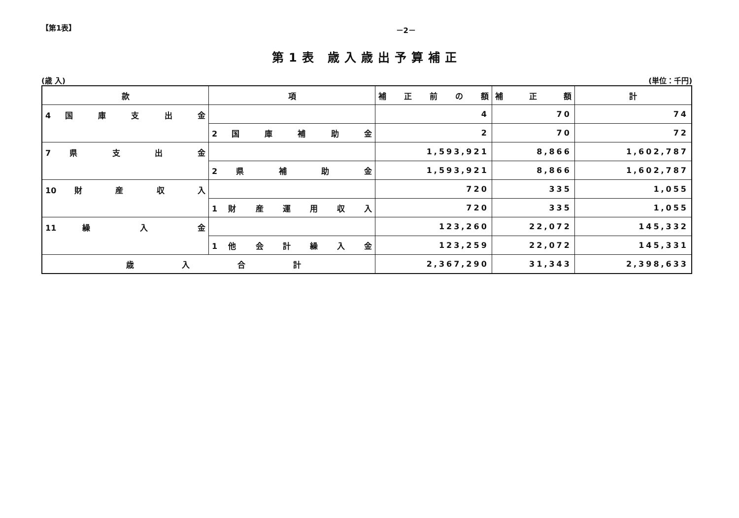【第1表】 －2－
第1表 歳入歳出予算補正
(歳 入) (単位：千円)
| 款 | 項 | 補 正 前 の 額 | 補 正 額 | 計 |
| --- | --- | --- | --- | --- |
| 4 国 庫 支 出 金 | | 4 | 70 | 74 |
| | 2 国 庫 補 助 金 | 2 | 70 | 72 |
| 7 県 支 出 金 | | 1,593,921 | 8,866 | 1,602,787 |
| | 2 県 補 助 金 | 1,593,921 | 8,866 | 1,602,787 |
| 10 財 産 収 入 | | 720 | 335 | 1,055 |
| | 1 財 産 運 用 収 入 | 720 | 335 | 1,055 |
| 11 繰 入 金 | | 123,260 | 22,072 | 145,332 |
| | 1 他 会 計 繰 入 金 | 123,259 | 22,072 | 145,331 |
| 歳 入 合 計 | | 2,367,290 | 31,343 | 2,398,633 |